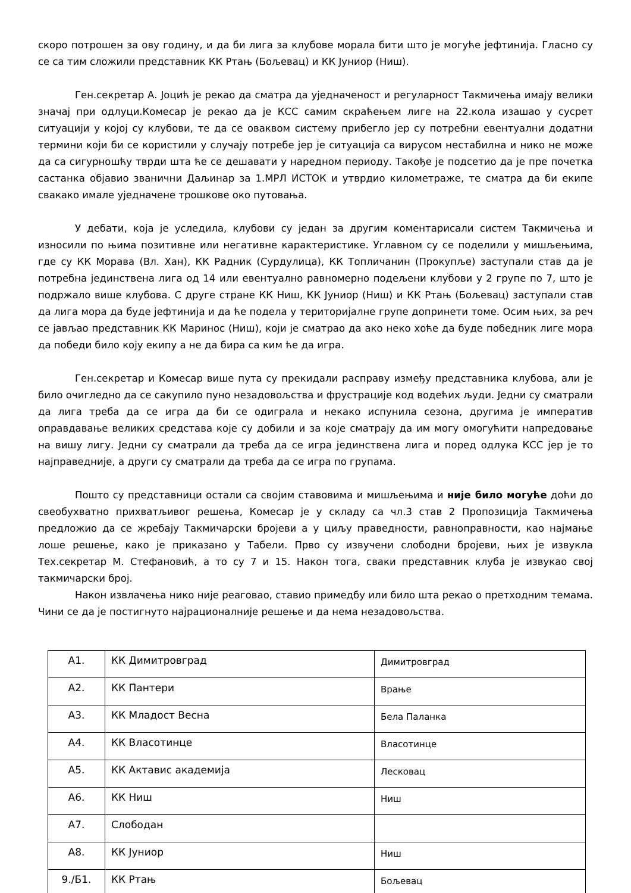скоро потрошен за ову годину, и да би лига за клубове морала бити што је могуће јефтинија. Гласно су се са тим сложили представник КК Ртањ (Бољевац) и КК Јуниор (Ниш).
Ген.секретар А. Јоцић је рекао да сматра да уједначеност и регуларност Такмичења имају велики значај при одлуци.Комесар је рекао да је КСС самим скраћењем лиге на 22.кола изашао у сусрет ситуацији у којој су клубови, те да се оваквом систему прибегло јер су потребни евентуални додатни термини који би се користили у случају потребе јер је ситуација са вирусом нестабилна и нико не може да са сигурношћу тврди шта ће се дешавати у наредном периоду. Такође је подсетио да је пре почетка састанка објавио званични Даљинар за 1.МРЛ ИСТОК и утврдио километраже, те сматра да би екипе свакако имале уједначене трошкове око путовања.
У дебати, која је уследила, клубови су један за другим коментарисали систем Такмичења и износили по њима позитивне или негативне карактеристике. Углавном су се поделили у мишљењима, где су КК Морава (Вл. Хан), КК Радник (Сурдулица), КК Топличанин (Прокупље) заступали став да је потребна јединствена лига од 14 или евентуално равномерно подељени клубови у 2 групе по 7, што је подржало више клубова. С друге стране КК Ниш, КК Јуниор (Ниш) и КК Ртањ (Бољевац) заступали став да лига мора да буде јефтинија и да ће подела у територијалне групе допринети томе. Осим њих, за реч се јављао представник КК Маринос (Ниш), који је сматрао да ако неко хоће да буде победник лиге мора да победи било коју екипу а не да бира са ким ће да игра.
Ген.секретар и Комесар више пута су прекидали расправу између представника клубова, али је било очигледно да се сакупило пуно незадовољства и фрустрације код водећих људи. Једни су сматрали да лига треба да се игра да би се одиграла и некако испунила сезона, другима је императив оправдавање великих средстава које су добили и за које сматрају да им могу омогућити напредовање на вишу лигу. Једни су сматрали да треба да се игра јединствена лига и поред одлука КСС јер је то најправедније, а други су сматрали да треба да се игра по групама.
Пошто су представници остали са својим ставовима и мишљењима и није било могуће доћи до свеобухватно прихватљивог решења, Комесар је у складу са чл.3 став 2 Пропозиција Такмичења предложио да се жребају Такмичарски бројеви а у циљу праведности, равноправности, као најмање лоше решење, како је приказано у Табели. Прво су извучени слободни бројеви, њих је извукла Тех.секретар М. Стефановић, а то су 7 и 15. Након тога, сваки представник клуба је извукао свој такмичарски број.
Након извлачења нико није реаговао, ставио примедбу или било шта рекао о претходним темама. Чини се да је постигнуто најрационалније решење и да нема незадовољства.
| А1. | КК Димитровград | Димитровград |
| А2. | КК Пантери | Врање |
| А3. | КК Младост Весна | Бела Паланка |
| А4. | КК Власотинце | Власотинце |
| А5. | КК Актавис академија | Лесковац |
| А6. | КК Ниш | Ниш |
| А7. | Слободан | |
| А8. | КК Јуниор | Ниш |
| 9./Б1. | КК Ртањ | Бољевац |